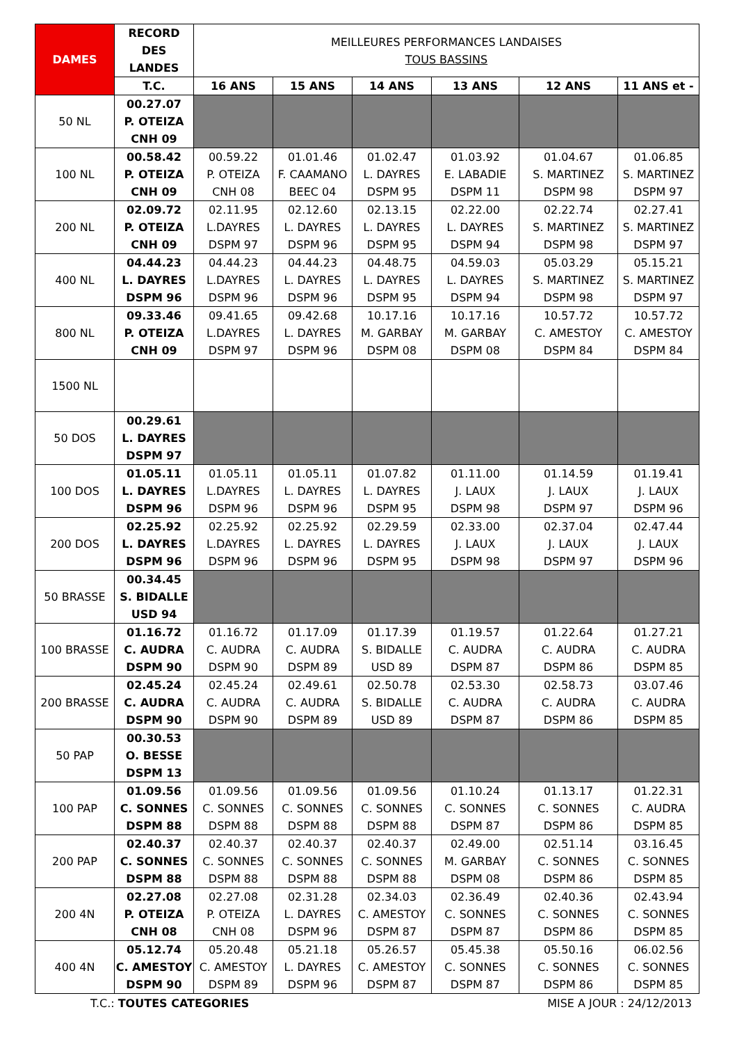| DAMES | RECORD DES LANDES | MEILLEURES PERFORMANCES LANDAISES TOUS BASSINS | | | | | |
| --- | --- | --- | --- | --- | --- | --- | --- |
| | T.C. | 16 ANS | 15 ANS | 14 ANS | 13 ANS | 12 ANS | 11 ANS et - |
| 50 NL | 00.27.07 P. OTEIZA CNH 09 | | | | | | |
| 100 NL | 00.58.42 P. OTEIZA CNH 09 | 00.59.22 P. OTEIZA CNH 08 | 01.01.46 F. CAAMANO BEEC 04 | 01.02.47 L. DAYRES DSPM 95 | 01.03.92 E. LABADIE DSPM 11 | 01.04.67 S. MARTINEZ DSPM 98 | 01.06.85 S. MARTINEZ DSPM 97 |
| 200 NL | 02.09.72 P. OTEIZA CNH 09 | 02.11.95 L.DAYRES DSPM 97 | 02.12.60 L. DAYRES DSPM 96 | 02.13.15 L. DAYRES DSPM 95 | 02.22.00 L. DAYRES DSPM 94 | 02.22.74 S. MARTINEZ DSPM 98 | 02.27.41 S. MARTINEZ DSPM 97 |
| 400 NL | 04.44.23 L. DAYRES DSPM 96 | 04.44.23 L.DAYRES DSPM 96 | 04.44.23 L. DAYRES DSPM 96 | 04.48.75 L. DAYRES DSPM 95 | 04.59.03 L. DAYRES DSPM 94 | 05.03.29 S. MARTINEZ DSPM 98 | 05.15.21 S. MARTINEZ DSPM 97 |
| 800 NL | 09.33.46 P. OTEIZA CNH 09 | 09.41.65 L.DAYRES DSPM 97 | 09.42.68 L. DAYRES DSPM 96 | 10.17.16 M. GARBAY DSPM 08 | 10.17.16 M. GARBAY DSPM 08 | 10.57.72 C. AMESTOY DSPM 84 | 10.57.72 C. AMESTOY DSPM 84 |
| 1500 NL | | | | | | | |
| 50 DOS | 00.29.61 L. DAYRES DSPM 97 | | | | | | |
| 100 DOS | 01.05.11 L. DAYRES DSPM 96 | 01.05.11 L.DAYRES DSPM 96 | 01.05.11 L. DAYRES DSPM 96 | 01.07.82 L. DAYRES DSPM 95 | 01.11.00 J. LAUX DSPM 98 | 01.14.59 J. LAUX DSPM 97 | 01.19.41 J. LAUX DSPM 96 |
| 200 DOS | 02.25.92 L. DAYRES DSPM 96 | 02.25.92 L.DAYRES DSPM 96 | 02.25.92 L. DAYRES DSPM 96 | 02.29.59 L. DAYRES DSPM 95 | 02.33.00 J. LAUX DSPM 98 | 02.37.04 J. LAUX DSPM 97 | 02.47.44 J. LAUX DSPM 96 |
| 50 BRASSE | 00.34.45 S. BIDALLE USD 94 | | | | | | |
| 100 BRASSE | 01.16.72 C. AUDRA DSPM 90 | 01.16.72 C. AUDRA DSPM 90 | 01.17.09 C. AUDRA DSPM 89 | 01.17.39 S. BIDALLE USD 89 | 01.19.57 C. AUDRA DSPM 87 | 01.22.64 C. AUDRA DSPM 86 | 01.27.21 C. AUDRA DSPM 85 |
| 200 BRASSE | 02.45.24 C. AUDRA DSPM 90 | 02.45.24 C. AUDRA DSPM 90 | 02.49.61 C. AUDRA DSPM 89 | 02.50.78 S. BIDALLE USD 89 | 02.53.30 C. AUDRA DSPM 87 | 02.58.73 C. AUDRA DSPM 86 | 03.07.46 C. AUDRA DSPM 85 |
| 50 PAP | 00.30.53 O. BESSE DSPM 13 | | | | | | |
| 100 PAP | 01.09.56 C. SONNES DSPM 88 | 01.09.56 C. SONNES DSPM 88 | 01.09.56 C. SONNES DSPM 88 | 01.09.56 C. SONNES DSPM 88 | 01.10.24 C. SONNES DSPM 87 | 01.13.17 C. SONNES DSPM 86 | 01.22.31 C. AUDRA DSPM 85 |
| 200 PAP | 02.40.37 C. SONNES DSPM 88 | 02.40.37 C. SONNES DSPM 88 | 02.40.37 C. SONNES DSPM 88 | 02.40.37 C. SONNES DSPM 88 | 02.49.00 M. GARBAY DSPM 08 | 02.51.14 C. SONNES DSPM 86 | 03.16.45 C. SONNES DSPM 85 |
| 200 4N | 02.27.08 P. OTEIZA CNH 08 | 02.27.08 P. OTEIZA CNH 08 | 02.31.28 L. DAYRES DSPM 96 | 02.34.03 C. AMESTOY DSPM 87 | 02.36.49 C. SONNES DSPM 87 | 02.40.36 C. SONNES DSPM 86 | 02.43.94 C. SONNES DSPM 85 |
| 400 4N | 05.12.74 C. AMESTOY DSPM 90 | 05.20.48 C. AMESTOY DSPM 89 | 05.21.18 L. DAYRES DSPM 96 | 05.26.57 C. AMESTOY DSPM 87 | 05.45.38 C. SONNES DSPM 87 | 05.50.16 C. SONNES DSPM 86 | 06.02.56 C. SONNES DSPM 85 |
T.C.: TOUTES CATEGORIES MISE A JOUR : 24/12/2013